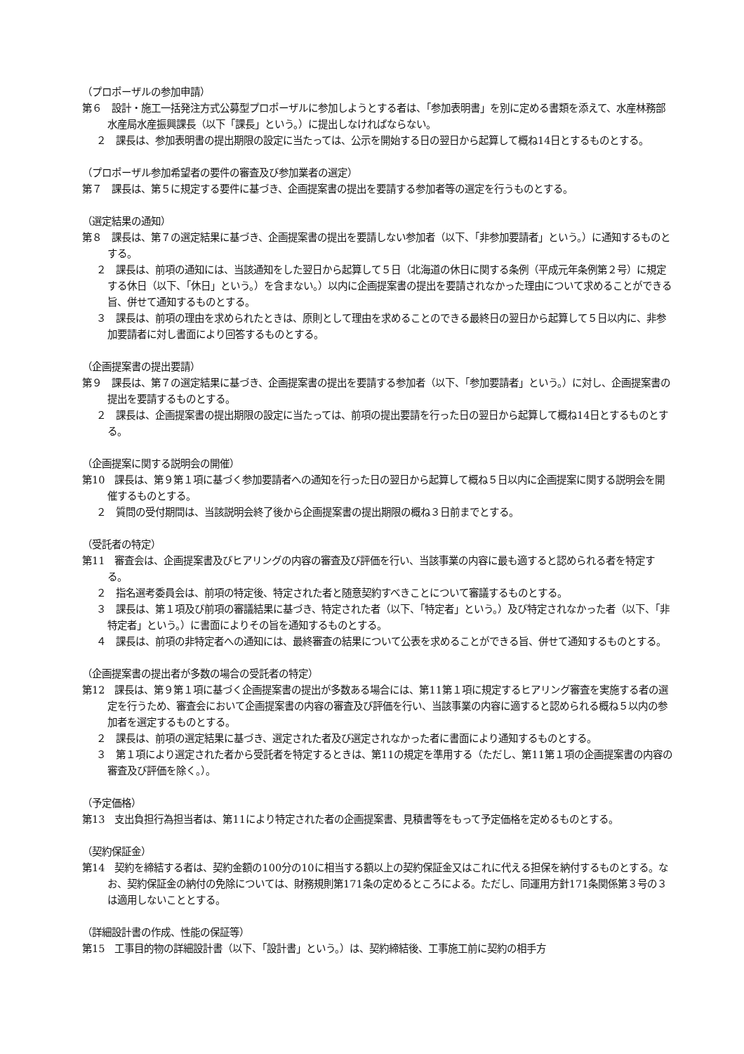（プロポーザルの参加申請）
第６　設計・施工一括発注方式公募型プロポーザルに参加しようとする者は、「参加表明書」を別に定める書類を添えて、水産林務部水産局水産振興課長（以下「課長」という。）に提出しなければならない。
２　課長は、参加表明書の提出期限の設定に当たっては、公示を開始する日の翌日から起算して概ね14日とするものとする。
（プロポーザル参加希望者の要件の審査及び参加業者の選定）
第７　課長は、第５に規定する要件に基づき、企画提案書の提出を要請する参加者等の選定を行うものとする。
（選定結果の通知）
第８　課長は、第７の選定結果に基づき、企画提案書の提出を要請しない参加者（以下、「非参加要請者」という。）に通知するものとする。
２　課長は、前項の通知には、当該通知をした翌日から起算して５日（北海道の休日に関する条例（平成元年条例第２号）に規定する休日（以下、「休日」という。）を含まない。）以内に企画提案書の提出を要請されなかった理由について求めることができる旨、併せて通知するものとする。
３　課長は、前項の理由を求められたときは、原則として理由を求めることのできる最終日の翌日から起算して５日以内に、非参加要請者に対し書面により回答するものとする。
（企画提案書の提出要請）
第９　課長は、第７の選定結果に基づき、企画提案書の提出を要請する参加者（以下、「参加要請者」という。）に対し、企画提案書の提出を要請するものとする。
２　課長は、企画提案書の提出期限の設定に当たっては、前項の提出要請を行った日の翌日から起算して概ね14日とするものとする。
（企画提案に関する説明会の開催）
第10　課長は、第９第１項に基づく参加要請者への通知を行った日の翌日から起算して概ね５日以内に企画提案に関する説明会を開催するものとする。
２　質問の受付期間は、当該説明会終了後から企画提案書の提出期限の概ね３日前までとする。
（受託者の特定）
第11　審査会は、企画提案書及びヒアリングの内容の審査及び評価を行い、当該事業の内容に最も適すると認められる者を特定する。
２　指名選考委員会は、前項の特定後、特定された者と随意契約すべきことについて審議するものとする。
３　課長は、第１項及び前項の審議結果に基づき、特定された者（以下、「特定者」という。）及び特定されなかった者（以下、「非特定者」という。）に書面によりその旨を通知するものとする。
４　課長は、前項の非特定者への通知には、最終審査の結果について公表を求めることができる旨、併せて通知するものとする。
（企画提案書の提出者が多数の場合の受託者の特定）
第12　課長は、第９第１項に基づく企画提案書の提出が多数ある場合には、第11第１項に規定するヒアリング審査を実施する者の選定を行うため、審査会において企画提案書の内容の審査及び評価を行い、当該事業の内容に適すると認められる概ね５以内の参加者を選定するものとする。
２　課長は、前項の選定結果に基づき、選定された者及び選定されなかった者に書面により通知するものとする。
３　第１項により選定された者から受託者を特定するときは、第11の規定を準用する（ただし、第11第１項の企画提案書の内容の審査及び評価を除く。）。
（予定価格）
第13　支出負担行為担当者は、第11により特定された者の企画提案書、見積書等をもって予定価格を定めるものとする。
（契約保証金）
第14　契約を締結する者は、契約金額の100分の10に相当する額以上の契約保証金又はこれに代える担保を納付するものとする。なお、契約保証金の納付の免除については、財務規則第171条の定めるところによる。ただし、同運用方針171条関係第３号の３は適用しないこととする。
（詳細設計書の作成、性能の保証等）
第15　工事目的物の詳細設計書（以下、「設計書」という。）は、契約締結後、工事施工前に契約の相手方